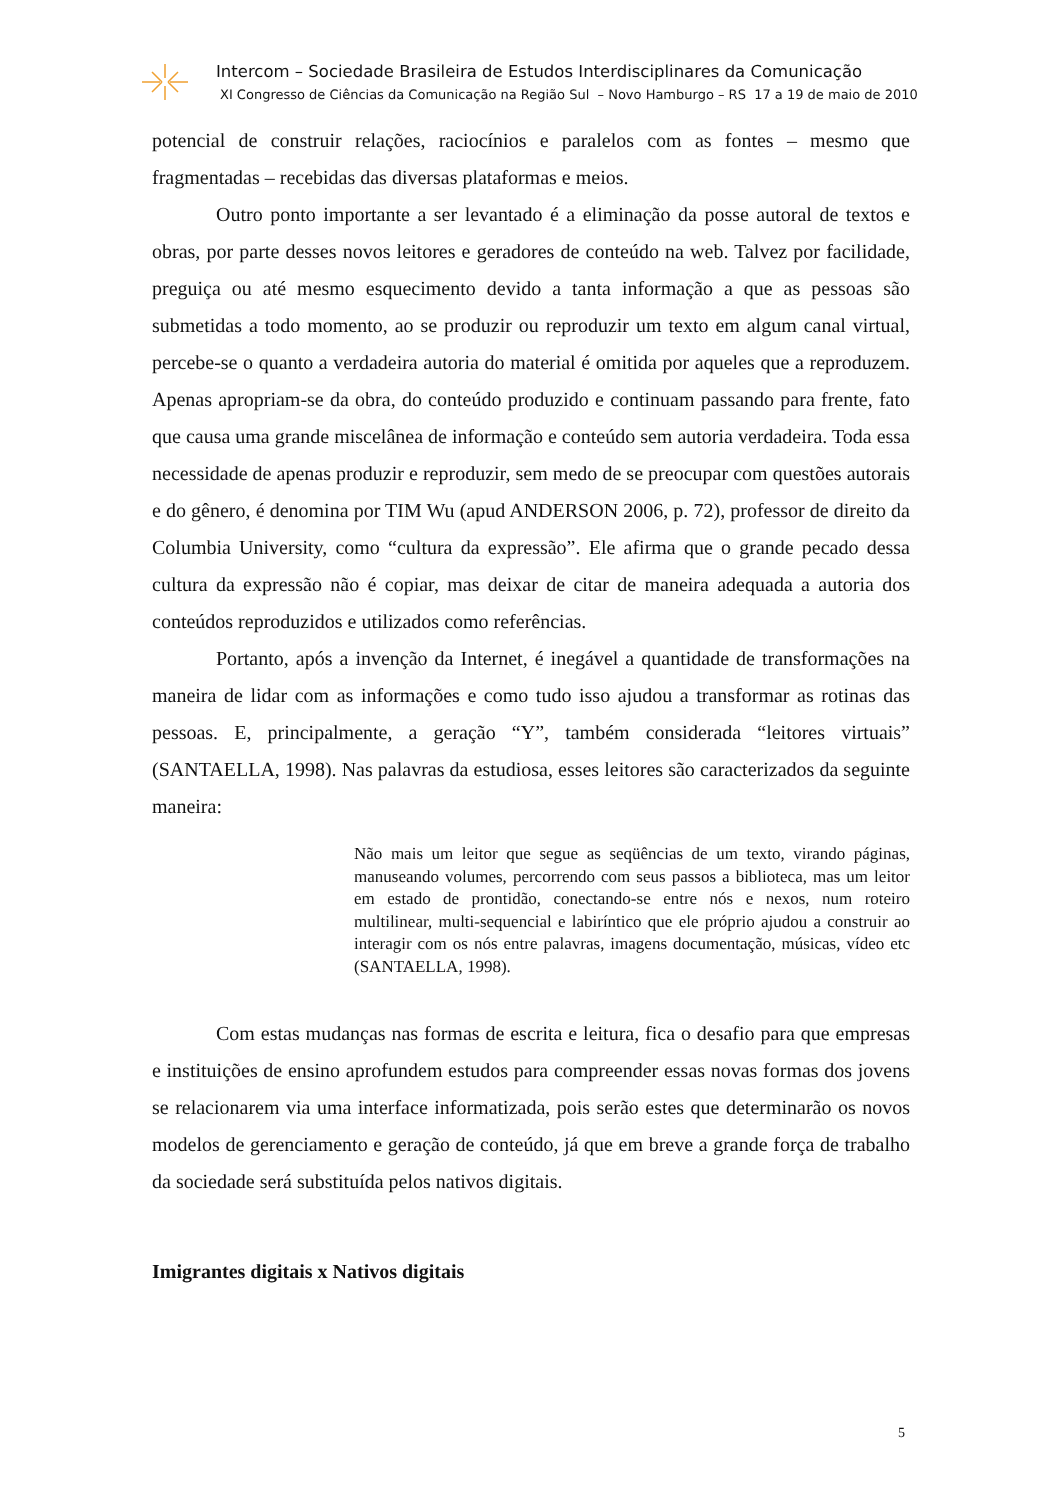Intercom – Sociedade Brasileira de Estudos Interdisciplinares da Comunicação
XI Congresso de Ciências da Comunicação na Região Sul – Novo Hamburgo – RS 17 a 19 de maio de 2010
potencial de construir relações, raciocínios e paralelos com as fontes – mesmo que fragmentadas – recebidas das diversas plataformas e meios.
Outro ponto importante a ser levantado é a eliminação da posse autoral de textos e obras, por parte desses novos leitores e geradores de conteúdo na web. Talvez por facilidade, preguiça ou até mesmo esquecimento devido a tanta informação a que as pessoas são submetidas a todo momento, ao se produzir ou reproduzir um texto em algum canal virtual, percebe-se o quanto a verdadeira autoria do material é omitida por aqueles que a reproduzem. Apenas apropriam-se da obra, do conteúdo produzido e continuam passando para frente, fato que causa uma grande miscelânea de informação e conteúdo sem autoria verdadeira. Toda essa necessidade de apenas produzir e reproduzir, sem medo de se preocupar com questões autorais e do gênero, é denomina por TIM Wu (apud ANDERSON 2006, p. 72), professor de direito da Columbia University, como “cultura da expressão”. Ele afirma que o grande pecado dessa cultura da expressão não é copiar, mas deixar de citar de maneira adequada a autoria dos conteúdos reproduzidos e utilizados como referências.
Portanto, após a invenção da Internet, é inegável a quantidade de transformações na maneira de lidar com as informações e como tudo isso ajudou a transformar as rotinas das pessoas. E, principalmente, a geração “Y”, também considerada “leitores virtuais” (SANTAELLA, 1998). Nas palavras da estudiosa, esses leitores são caracterizados da seguinte maneira:
Não mais um leitor que segue as seqüências de um texto, virando páginas, manuseando volumes, percorrendo com seus passos a biblioteca, mas um leitor em estado de prontidão, conectando-se entre nós e nexos, num roteiro multilinear, multi-sequencial e labiríntico que ele próprio ajudou a construir ao interagir com os nós entre palavras, imagens documentação, músicas, vídeo etc (SANTAELLA, 1998).
Com estas mudanças nas formas de escrita e leitura, fica o desafio para que empresas e instituições de ensino aprofundem estudos para compreender essas novas formas dos jovens se relacionarem via uma interface informatizada, pois serão estes que determinarão os novos modelos de gerenciamento e geração de conteúdo, já que em breve a grande força de trabalho da sociedade será substituída pelos nativos digitais.
Imigrantes digitais x Nativos digitais
5